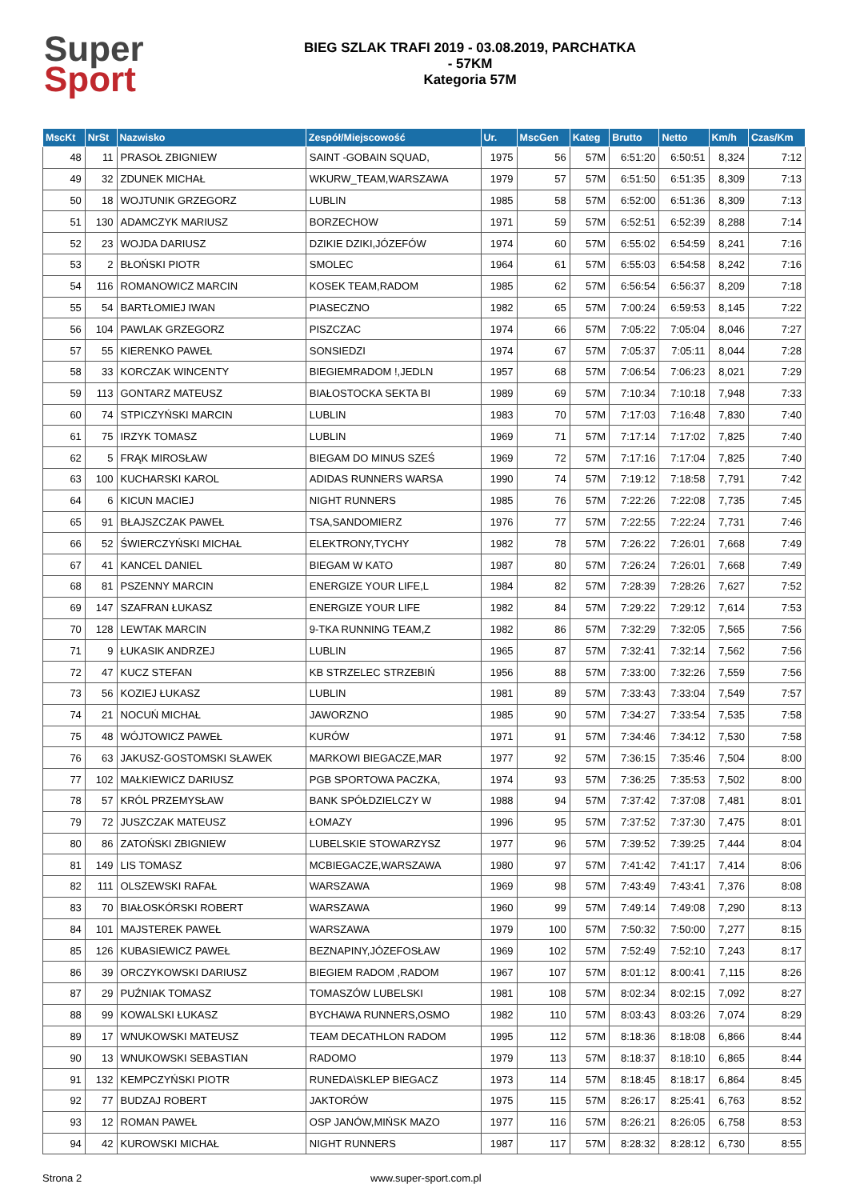Super
Sport
BIEG SZLAK TRAFI 2019 - 03.08.2019, PARCHATKA
- 57KM
Kategoria 57M
| MscKt | NrSt | Nazwisko | Zespół/Miejscowość | Ur. | MscGen | Kateg | Brutto | Netto | Km/h | Czas/Km |
| --- | --- | --- | --- | --- | --- | --- | --- | --- | --- | --- |
| 48 | 11 | PRASOŁ ZBIGNIEW | SAINT -GOBAIN SQUAD, | 1975 | 56 | 57M | 6:51:20 | 6:50:51 | 8,324 | 7:12 |
| 49 | 32 | ZDUNEK MICHAŁ | WKURW_TEAM,WARSZAWA | 1979 | 57 | 57M | 6:51:50 | 6:51:35 | 8,309 | 7:13 |
| 50 | 18 | WOJTUNIK GRZEGORZ | LUBLIN | 1985 | 58 | 57M | 6:52:00 | 6:51:36 | 8,309 | 7:13 |
| 51 | 130 | ADAMCZYK MARIUSZ | BORZECHOW | 1971 | 59 | 57M | 6:52:51 | 6:52:39 | 8,288 | 7:14 |
| 52 | 23 | WOJDA DARIUSZ | DZIKIE DZIKI,JÓZEFÓW | 1974 | 60 | 57M | 6:55:02 | 6:54:59 | 8,241 | 7:16 |
| 53 | 2 | BŁOŃSKI PIOTR | SMOLEC | 1964 | 61 | 57M | 6:55:03 | 6:54:58 | 8,242 | 7:16 |
| 54 | 116 | ROMANOWICZ MARCIN | KOSEK TEAM,RADOM | 1985 | 62 | 57M | 6:56:54 | 6:56:37 | 8,209 | 7:18 |
| 55 | 54 | BARTŁOMIEJ IWAN | PIASECZNO | 1982 | 65 | 57M | 7:00:24 | 6:59:53 | 8,145 | 7:22 |
| 56 | 104 | PAWLAK GRZEGORZ | PISZCZAC | 1974 | 66 | 57M | 7:05:22 | 7:05:04 | 8,046 | 7:27 |
| 57 | 55 | KIERENKO PAWEŁ | SONSIEDZI | 1974 | 67 | 57M | 7:05:37 | 7:05:11 | 8,044 | 7:28 |
| 58 | 33 | KORCZAK WINCENTY | BIEGIEMRADOM !,JEDLN | 1957 | 68 | 57M | 7:06:54 | 7:06:23 | 8,021 | 7:29 |
| 59 | 113 | GONTARZ MATEUSZ | BIAŁOSTOCKA SEKTA BI | 1989 | 69 | 57M | 7:10:34 | 7:10:18 | 7,948 | 7:33 |
| 60 | 74 | STPICZYŃSKI MARCIN | LUBLIN | 1983 | 70 | 57M | 7:17:03 | 7:16:48 | 7,830 | 7:40 |
| 61 | 75 | IRZYK TOMASZ | LUBLIN | 1969 | 71 | 57M | 7:17:14 | 7:17:02 | 7,825 | 7:40 |
| 62 | 5 | FRĄK MIROSŁAW | BIEGAM DO MINUS SZEŚ | 1969 | 72 | 57M | 7:17:16 | 7:17:04 | 7,825 | 7:40 |
| 63 | 100 | KUCHARSKI KAROL | ADIDAS RUNNERS WARSA | 1990 | 74 | 57M | 7:19:12 | 7:18:58 | 7,791 | 7:42 |
| 64 | 6 | KICUN MACIEJ | NIGHT RUNNERS | 1985 | 76 | 57M | 7:22:26 | 7:22:08 | 7,735 | 7:45 |
| 65 | 91 | BŁAJSZCZAK PAWEŁ | TSA,SANDOMIERZ | 1976 | 77 | 57M | 7:22:55 | 7:22:24 | 7,731 | 7:46 |
| 66 | 52 | ŚWIERCZYŃSKI MICHAŁ | ELEKTRONY,TYCHY | 1982 | 78 | 57M | 7:26:22 | 7:26:01 | 7,668 | 7:49 |
| 67 | 41 | KANCEL DANIEL | BIEGAM W KATO | 1987 | 80 | 57M | 7:26:24 | 7:26:01 | 7,668 | 7:49 |
| 68 | 81 | PSZENNY MARCIN | ENERGIZE YOUR LIFE,L | 1984 | 82 | 57M | 7:28:39 | 7:28:26 | 7,627 | 7:52 |
| 69 | 147 | SZAFRAN ŁUKASZ | ENERGIZE YOUR LIFE | 1982 | 84 | 57M | 7:29:22 | 7:29:12 | 7,614 | 7:53 |
| 70 | 128 | LEWTAK MARCIN | 9-TKA RUNNING TEAM,Z | 1982 | 86 | 57M | 7:32:29 | 7:32:05 | 7,565 | 7:56 |
| 71 | 9 | ŁUKASIK ANDRZEJ | LUBLIN | 1965 | 87 | 57M | 7:32:41 | 7:32:14 | 7,562 | 7:56 |
| 72 | 47 | KUCZ STEFAN | KB STRZELEC STRZEBIŃ | 1956 | 88 | 57M | 7:33:00 | 7:32:26 | 7,559 | 7:56 |
| 73 | 56 | KOZIEJ ŁUKASZ | LUBLIN | 1981 | 89 | 57M | 7:33:43 | 7:33:04 | 7,549 | 7:57 |
| 74 | 21 | NOCUŃ MICHAŁ | JAWORZNO | 1985 | 90 | 57M | 7:34:27 | 7:33:54 | 7,535 | 7:58 |
| 75 | 48 | WÓJTOWICZ PAWEŁ | KURÓW | 1971 | 91 | 57M | 7:34:46 | 7:34:12 | 7,530 | 7:58 |
| 76 | 63 | JAKUSZ-GOSTOMSKI SŁAWEK | MARKOWI BIEGACZE,MAR | 1977 | 92 | 57M | 7:36:15 | 7:35:46 | 7,504 | 8:00 |
| 77 | 102 | MAŁKIEWICZ DARIUSZ | PGB SPORTOWA PACZKA, | 1974 | 93 | 57M | 7:36:25 | 7:35:53 | 7,502 | 8:00 |
| 78 | 57 | KRÓL PRZEMYSŁAW | BANK SPÓŁDZIELCZY W | 1988 | 94 | 57M | 7:37:42 | 7:37:08 | 7,481 | 8:01 |
| 79 | 72 | JUSZCZAK MATEUSZ | ŁOMAZY | 1996 | 95 | 57M | 7:37:52 | 7:37:30 | 7,475 | 8:01 |
| 80 | 86 | ZATOŃSKI ZBIGNIEW | LUBELSKIE STOWARZYSZ | 1977 | 96 | 57M | 7:39:52 | 7:39:25 | 7,444 | 8:04 |
| 81 | 149 | LIS TOMASZ | MCBIEGACZE,WARSZAWA | 1980 | 97 | 57M | 7:41:42 | 7:41:17 | 7,414 | 8:06 |
| 82 | 111 | OLSZEWSKI RAFAŁ | WARSZAWA | 1969 | 98 | 57M | 7:43:49 | 7:43:41 | 7,376 | 8:08 |
| 83 | 70 | BIAŁOSKÓRSKI ROBERT | WARSZAWA | 1960 | 99 | 57M | 7:49:14 | 7:49:08 | 7,290 | 8:13 |
| 84 | 101 | MAJSTEREK PAWEŁ | WARSZAWA | 1979 | 100 | 57M | 7:50:32 | 7:50:00 | 7,277 | 8:15 |
| 85 | 126 | KUBASIEWICZ PAWEŁ | BEZNAPINY,JÓZEFOSŁAW | 1969 | 102 | 57M | 7:52:49 | 7:52:10 | 7,243 | 8:17 |
| 86 | 39 | ORCZYKOWSKI DARIUSZ | BIEGIEM RADOM ,RADOM | 1967 | 107 | 57M | 8:01:12 | 8:00:41 | 7,115 | 8:26 |
| 87 | 29 | PUŹNIAK TOMASZ | TOMASZÓW LUBELSKI | 1981 | 108 | 57M | 8:02:34 | 8:02:15 | 7,092 | 8:27 |
| 88 | 99 | KOWALSKI ŁUKASZ | BYCHAWA RUNNERS,OSMO | 1982 | 110 | 57M | 8:03:43 | 8:03:26 | 7,074 | 8:29 |
| 89 | 17 | WNUKOWSKI MATEUSZ | TEAM DECATHLON RADOM | 1995 | 112 | 57M | 8:18:36 | 8:18:08 | 6,866 | 8:44 |
| 90 | 13 | WNUKOWSKI SEBASTIAN | RADOMO | 1979 | 113 | 57M | 8:18:37 | 8:18:10 | 6,865 | 8:44 |
| 91 | 132 | KEMPCZYŃSKI PIOTR | RUNEDA\SKLEP BIEGACZ | 1973 | 114 | 57M | 8:18:45 | 8:18:17 | 6,864 | 8:45 |
| 92 | 77 | BUDZAJ ROBERT | JAKTORÓW | 1975 | 115 | 57M | 8:26:17 | 8:25:41 | 6,763 | 8:52 |
| 93 | 12 | ROMAN PAWEŁ | OSP JANÓW,MIŃSK MAZO | 1977 | 116 | 57M | 8:26:21 | 8:26:05 | 6,758 | 8:53 |
| 94 | 42 | KUROWSKI MICHAŁ | NIGHT RUNNERS | 1987 | 117 | 57M | 8:28:32 | 8:28:12 | 6,730 | 8:55 |
Strona 2 www.super-sport.com.pl